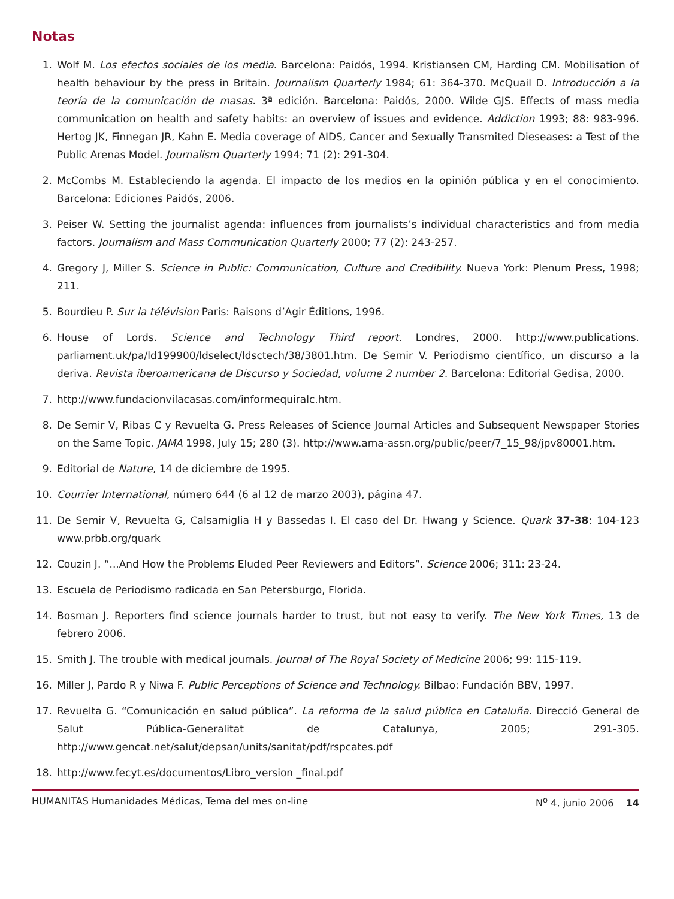Notas
1. Wolf M. Los efectos sociales de los media. Barcelona: Paidós, 1994. Kristiansen CM, Harding CM. Mobilisation of health behaviour by the press in Britain. Journalism Quarterly 1984; 61: 364-370. McQuail D. Introducción a la teoría de la comunicación de masas. 3ª edición. Barcelona: Paidós, 2000. Wilde GJS. Effects of mass media communication on health and safety habits: an overview of issues and evidence. Addiction 1993; 88: 983-996. Hertog JK, Finnegan JR, Kahn E. Media coverage of AIDS, Cancer and Sexually Transmited Dieseases: a Test of the Public Arenas Model. Journalism Quarterly 1994; 71 (2): 291-304.
2. McCombs M. Estableciendo la agenda. El impacto de los medios en la opinión pública y en el conocimiento. Barcelona: Ediciones Paidós, 2006.
3. Peiser W. Setting the journalist agenda: influences from journalists’s individual characteristics and from media factors. Journalism and Mass Communication Quarterly 2000; 77 (2): 243-257.
4. Gregory J, Miller S. Science in Public: Communication, Culture and Credibility. Nueva York: Plenum Press, 1998; 211.
5. Bourdieu P. Sur la télévision Paris: Raisons d’Agir Éditions, 1996.
6. House of Lords. Science and Technology Third report. Londres, 2000. http://www.publications. parliament.uk/pa/ld199900/ldselect/ldsctech/38/3801.htm. De Semir V. Periodismo científico, un discurso a la deriva. Revista iberoamericana de Discurso y Sociedad, volume 2 number 2. Barcelona: Editorial Gedisa, 2000.
7. http://www.fundacionvilacasas.com/informequiralc.htm.
8. De Semir V, Ribas C y Revuelta G. Press Releases of Science Journal Articles and Subsequent Newspaper Stories on the Same Topic. JAMA 1998, July 15; 280 (3). http://www.ama-assn.org/public/peer/7_15_98/jpv80001.htm.
9. Editorial de Nature, 14 de diciembre de 1995.
10. Courrier International, número 644 (6 al 12 de marzo 2003), página 47.
11. De Semir V, Revuelta G, Calsamiglia H y Bassedas I. El caso del Dr. Hwang y Science. Quark 37-38: 104-123 www.prbb.org/quark
12. Couzin J. “...And How the Problems Eluded Peer Reviewers and Editors”. Science 2006; 311: 23-24.
13. Escuela de Periodismo radicada en San Petersburgo, Florida.
14. Bosman J. Reporters find science journals harder to trust, but not easy to verify. The New York Times, 13 de febrero 2006.
15. Smith J. The trouble with medical journals. Journal of The Royal Society of Medicine 2006; 99: 115-119.
16. Miller J, Pardo R y Niwa F. Public Perceptions of Science and Technology. Bilbao: Fundación BBV, 1997.
17. Revuelta G. “Comunicación en salud pública”. La reforma de la salud pública en Cataluña. Direcció General de Salut Pública-Generalitat de Catalunya, 2005; 291-305. http://www.gencat.net/salut/depsan/units/sanitat/pdf/rspcates.pdf
18. http://www.fecyt.es/documentos/Libro_version _final.pdf
HUMANITAS Humanidades Médicas, Tema del mes on-line N<sup>o</sup> 4, junio 2006 14